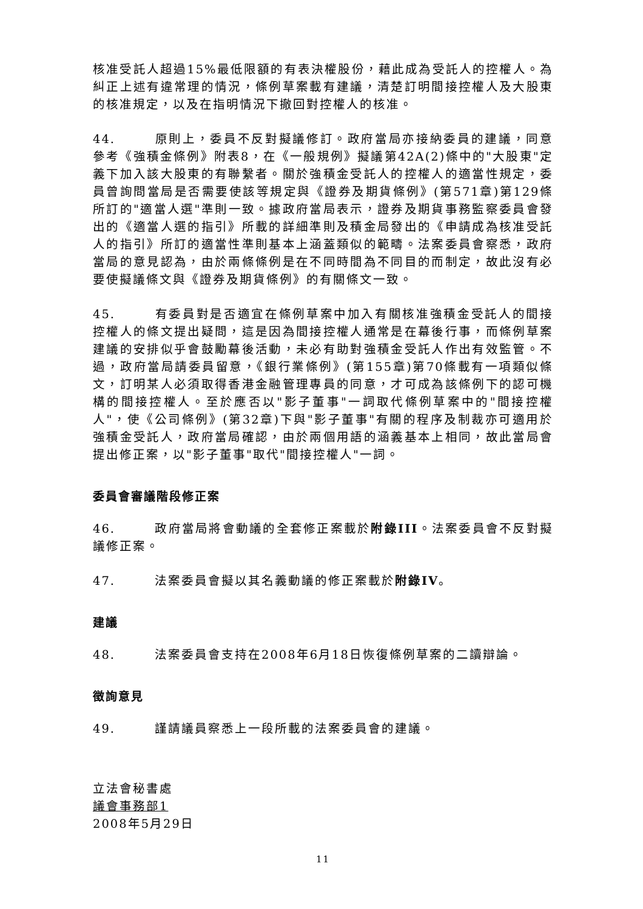核准受託人超過15%最低限額的有表決權股份，藉此成為受託人的控權人。為糾正上述有違常理的情況，條例草案載有建議，清楚訂明間接控權人及大股東的核准規定，以及在指明情況下撤回對控權人的核准。
44. 原則上，委員不反對擬議修訂。政府當局亦接納委員的建議，同意參考《強積金條例》附表8，在《一般規例》擬議第42A(2)條中的"大股東"定義下加入該大股東的有聯繫者。關於強積金受託人的控權人的適當性規定，委員曾詢問當局是否需要使該等規定與《證券及期貨條例》(第571章)第129條所訂的"適當人選"準則一致。據政府當局表示，證券及期貨事務監察委員會發出的《適當人選的指引》所載的詳細準則及積金局發出的《申請成為核准受託人的指引》所訂的適當性準則基本上涵蓋類似的範疇。法案委員會察悉，政府當局的意見認為，由於兩條條例是在不同時間為不同目的而制定，故此沒有必要使擬議條文與《證券及期貨條例》的有關條文一致。
45. 有委員對是否適宜在條例草案中加入有關核准強積金受託人的間接控權人的條文提出疑問，這是因為間接控權人通常是在幕後行事，而條例草案建議的安排似乎會鼓勵幕後活動，未必有助對強積金受託人作出有效監管。不過，政府當局請委員留意，《銀行業條例》(第155章)第70條載有一項類似條文，訂明某人必須取得香港金融管理專員的同意，才可成為該條例下的認可機構的間接控權人。至於應否以"影子董事"一詞取代條例草案中的"間接控權人"，使《公司條例》(第32章)下與"影子董事"有關的程序及制裁亦可適用於強積金受託人，政府當局確認，由於兩個用語的涵義基本上相同，故此當局會提出修正案，以"影子董事"取代"間接控權人"一詞。
委員會審議階段修正案
46. 政府當局將會動議的全套修正案載於附錄III。法案委員會不反對擬議修正案。
47. 法案委員會擬以其名義動議的修正案載於附錄IV。
建議
48. 法案委員會支持在2008年6月18日恢復條例草案的二讀辯論。
徵詢意見
49. 謹請議員察悉上一段所載的法案委員會的建議。
立法會秘書處
議會事務部1
2008年5月29日
11